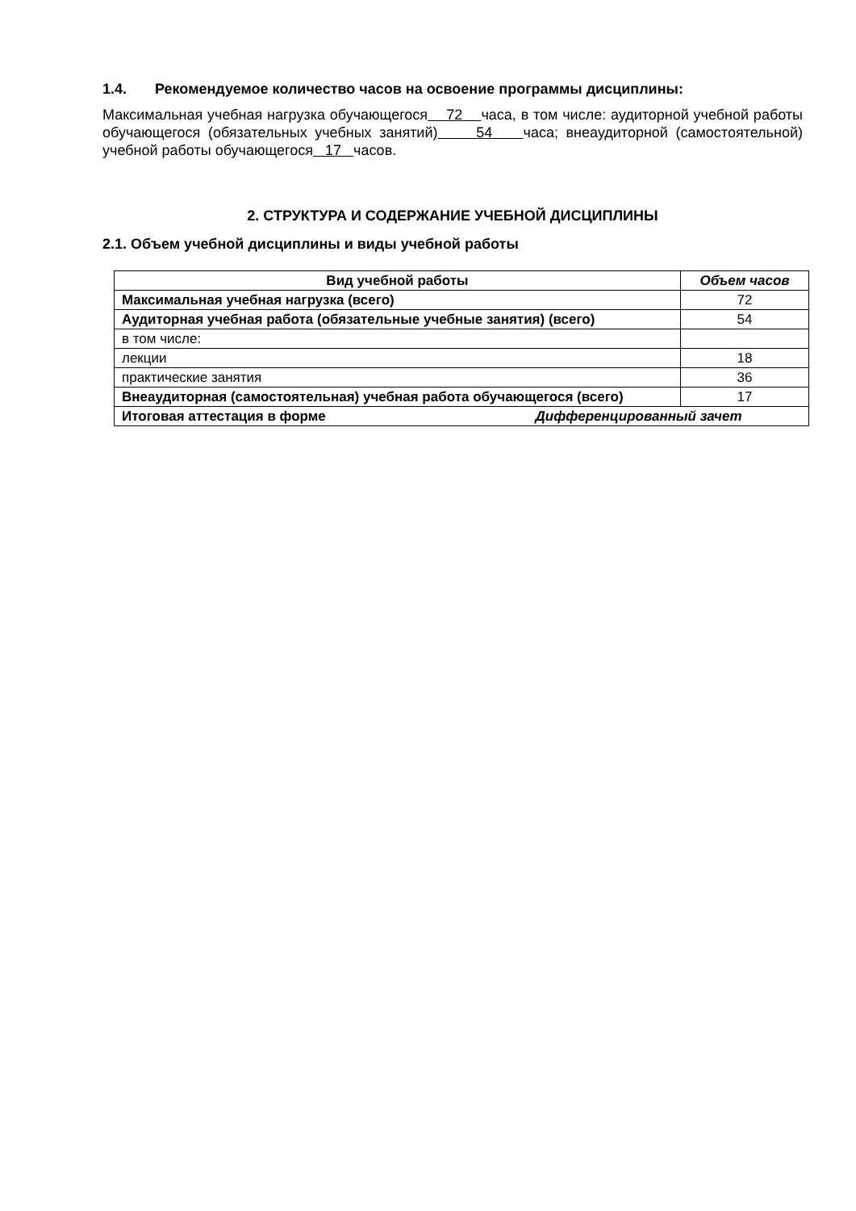1.4. Рекомендуемое количество часов на освоение программы дисциплины:
Максимальная учебная нагрузка обучающегося 72 часа, в том числе: аудиторной учебной работы обучающегося (обязательных учебных занятий) 54 часа; внеаудиторной (самостоятельной) учебной работы обучающегося 17 часов.
2. СТРУКТУРА И СОДЕРЖАНИЕ УЧЕБНОЙ ДИСЦИПЛИНЫ
2.1. Объем учебной дисциплины и виды учебной работы
| Вид учебной работы | Объем часов |
| --- | --- |
| Максимальная учебная нагрузка (всего) | 72 |
| Аудиторная учебная работа (обязательные учебные занятия) (всего) | 54 |
| в том числе: | |
| лекции | 18 |
| практические занятия | 36 |
| Внеаудиторная (самостоятельная) учебная работа обучающегося (всего) | 17 |
| Итоговая аттестация в форме Дифференцированный зачет | |